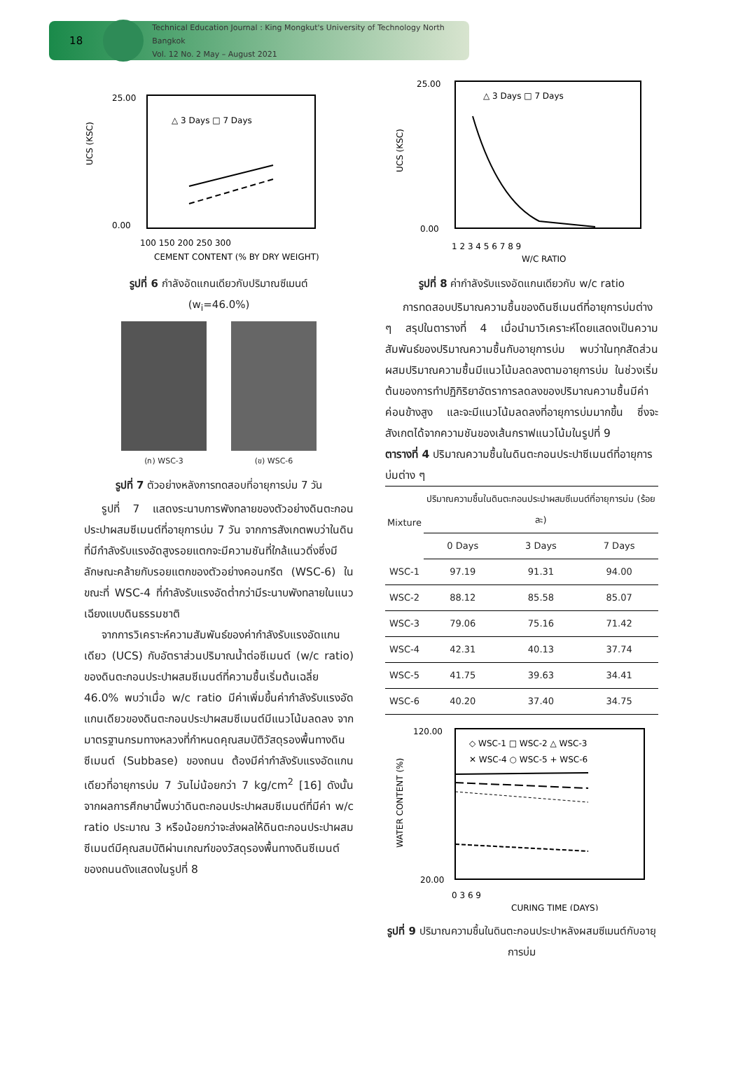18
Technical Education Journal : King Mongkut's University of Technology North Bangkok
Vol. 12 No. 2 May – August 2021
25.00
0.00
△ 3 Days □ 7 Days
100 150 200 250 300
CEMENT CONTENT (% BY DRY WEIGHT)
UCS (KSC)
รูปที่ 6 กำลังอัดแกนเดียวกับปริมาณซีเมนต์
(w<sub>i</sub>=46.0%)
(ก) WSC-3 (ข) WSC-6
รูปที่ 7 ตัวอย่างหลังการทดสอบที่อายุการบ่ม 7 วัน
รูปที่ 7 แสดงระนาบการพังทลายของตัวอย่างดินตะกอนประปาผสมซีเมนต์ที่อายุการบ่ม 7 วัน จากการสังเกตพบว่าในดินที่มีกำลังรับแรงอัดสูงรอยแตกจะมีความชันที่ใกล้แนวดิ่งซึ่งมีลักษณะคล้ายกับรอยแตกของตัวอย่างคอนกรีต (WSC-6) ในขณะที่ WSC-4 ที่กำลังรับแรงอัดต่ำกว่ามีระนาบพังทลายในแนวเฉียงแบบดินธรรมชาติ
จากการวิเคราะห์ความสัมพันธ์ของค่ากำลังรับแรงอัดแกนเดียว (UCS) กับอัตราส่วนปริมาณน้ำต่อซีเมนต์ (w/c ratio) ของดินตะกอนประปาผสมซีเมนต์ที่ความชื้นเริ่มต้นเฉลี่ย 46.0% พบว่าเมื่อ w/c ratio มีค่าเพิ่มขึ้นค่ากำลังรับแรงอัดแกนเดียวของดินตะกอนประปาผสมซีเมนต์มีแนวโน้มลดลง จากมาตรฐานกรมทางหลวงที่กำหนดคุณสมบัติวัสดุรองพื้นทางดินซีเมนต์ (Subbase) ของถนน ต้องมีค่ากำลังรับแรงอัดแกนเดียวที่อายุการบ่ม 7 วันไม่น้อยกว่า 7 kg/cm<sup>2</sup> [16] ดังนั้น จากผลการศึกษานี้พบว่าดินตะกอนประปาผสมซีเมนต์ที่มีค่า w/c ratio ประมาณ 3 หรือน้อยกว่าจะส่งผลให้ดินตะกอนประปาผสมซีเมนต์มีคุณสมบัติผ่านเกณฑ์ของวัสดุรองพื้นทางดินซีเมนต์ของถนนดังแสดงในรูปที่ 8
25.00
0.00
△ 3 Days □ 7 Days
1 2 3 4 5 6 7 8 9
W/C RATIO
UCS (KSC)
รูปที่ 8 ค่ากำลังรับแรงอัดแกนเดียวกับ w/c ratio
การทดสอบปริมาณความชื้นของดินซีเมนต์ที่อายุการบ่มต่าง ๆ สรุปในตารางที่ 4 เมื่อนำมาวิเคราะห์โดยแสดงเป็นความสัมพันธ์ของปริมาณความชื้นกับอายุการบ่ม พบว่าในทุกสัดส่วนผสมปริมาณความชื้นมีแนวโน้มลดลงตามอายุการบ่ม ในช่วงเริ่มต้นของการทำปฏิกิริยาอัตราการลดลงของปริมาณความชื้นมีค่าค่อนข้างสูง และจะมีแนวโน้มลดลงที่อายุการบ่มมากขึ้น ซึ่งจะสังเกตได้จากความชันของเส้นกราฟแนวโน้มในรูปที่ 9
ตารางที่ 4 ปริมาณความชื้นในดินตะกอนประปาซีเมนต์ที่อายุการบ่มต่าง ๆ
| Mixture | ปริมาณความชื้นในดินตะกอนประปาผสมซีเมนต์ที่อายุการบ่ม (ร้อยละ) | | |
| | 0 Days | 3 Days | 7 Days |
| WSC-1 | 97.19 | 91.31 | 94.00 |
| WSC-2 | 88.12 | 85.58 | 85.07 |
| WSC-3 | 79.06 | 75.16 | 71.42 |
| WSC-4 | 42.31 | 40.13 | 37.74 |
| WSC-5 | 41.75 | 39.63 | 34.41 |
| WSC-6 | 40.20 | 37.40 | 34.75 |
120.00
20.00
◇ WSC-1 □ WSC-2 △ WSC-3
✕ WSC-4 ○ WSC-5 + WSC-6
0 3 6 9
CURING TIME (DAYS)
WATER CONTENT (%)
รูปที่ 9 ปริมาณความชื้นในดินตะกอนประปาหลังผสมซีเมนต์กับอายุการบ่ม